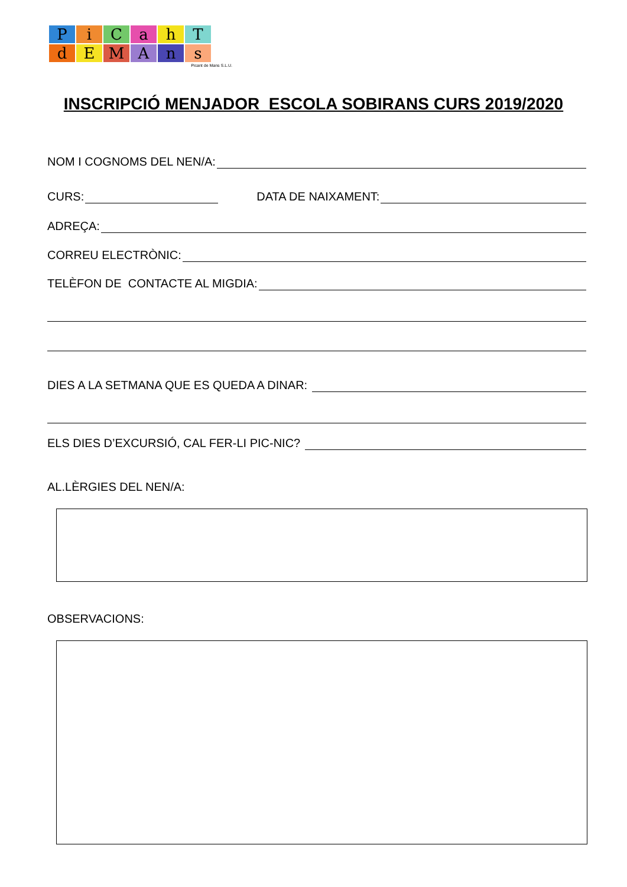PiCahT
dEMAns
Picant de Mans S.L.U.
INSCRIPCIÓ MENJADOR ESCOLA SOBIRANS CURS 2019/2020
NOM I COGNOMS DEL NEN/A:
CURS: DATA DE NAIXAMENT:
ADREÇA:
CORREU ELECTRÒNIC:
TELÈFON DE CONTACTE AL MIGDIA:
DIES A LA SETMANA QUE ES QUEDA A DINAR:
ELS DIES D’EXCURSIÓ, CAL FER-LI PIC-NIC?
AL.LÈRGIES DEL NEN/A:
OBSERVACIONS: